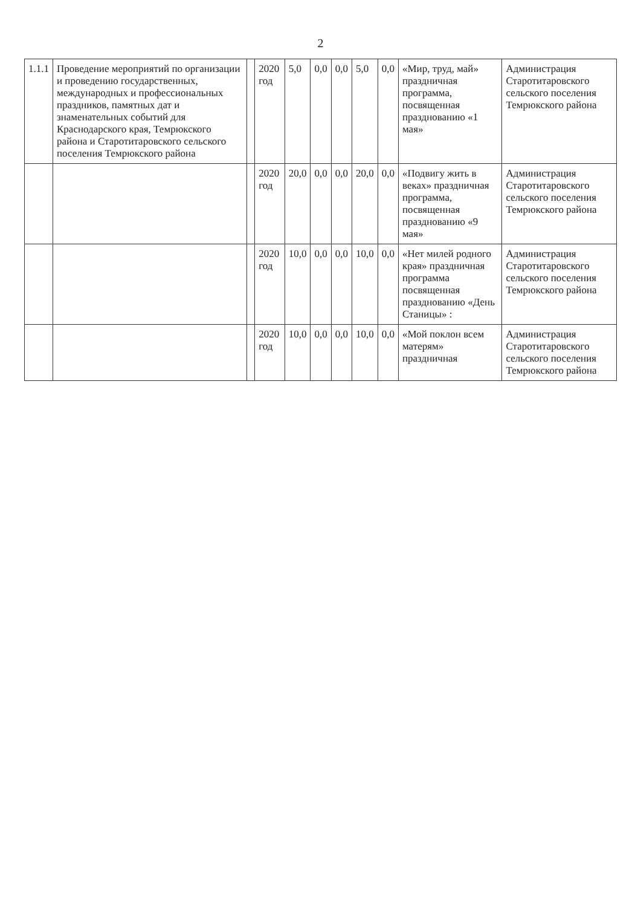2
| 1.1.1 | Проведение мероприятий по организации и проведению государственных, международных и профессиональных праздников, памятных дат и знаменательных событий для Краснодарского края, Темрюкского района и Старотитаровского сельского поселения Темрюкского района | | 2020 год | 5,0 | 0,0 | 0,0 | 5,0 | 0,0 | «Мир, труд, май» праздничная программа, посвященная празднованию «1 мая» | Администрация Старотитаровского сельского поселения Темрюкского района |
| | | | 2020 год | 20,0 | 0,0 | 0,0 | 20,0 | 0,0 | «Подвигу жить в веках» праздничная программа, посвященная празднованию «9 мая» | Администрация Старотитаровского сельского поселения Темрюкского района |
| | | | 2020 год | 10,0 | 0,0 | 0,0 | 10,0 | 0,0 | «Нет милей родного края» праздничная программа посвященная празднованию «День Станицы» : | Администрация Старотитаровского сельского поселения Темрюкского района |
| | | | 2020 год | 10,0 | 0,0 | 0,0 | 10,0 | 0,0 | «Мой поклон всем матерям» праздничная | Администрация Старотитаровского сельского поселения Темрюкского района |